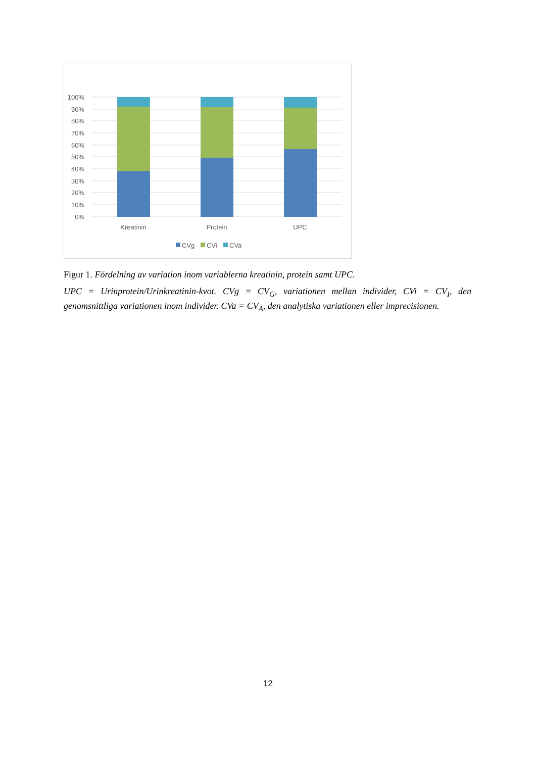100%
90%
80%
70%
60%
50%
40%
30%
20%
10%
0%
Kreatinin
Protein
UPC
CVg
CVi
CVa
Figur 1. Fördelning av variation inom variablerna kreatinin, protein samt UPC.
UPC = Urinprotein/Urinkreatinin-kvot. CVg = CV<sub>G</sub>, variationen mellan individer, CVi = CV<sub>I</sub>, den genomsnittliga variationen inom individer. CVa = CV<sub>A</sub>, den analytiska variationen eller imprecisionen.
12